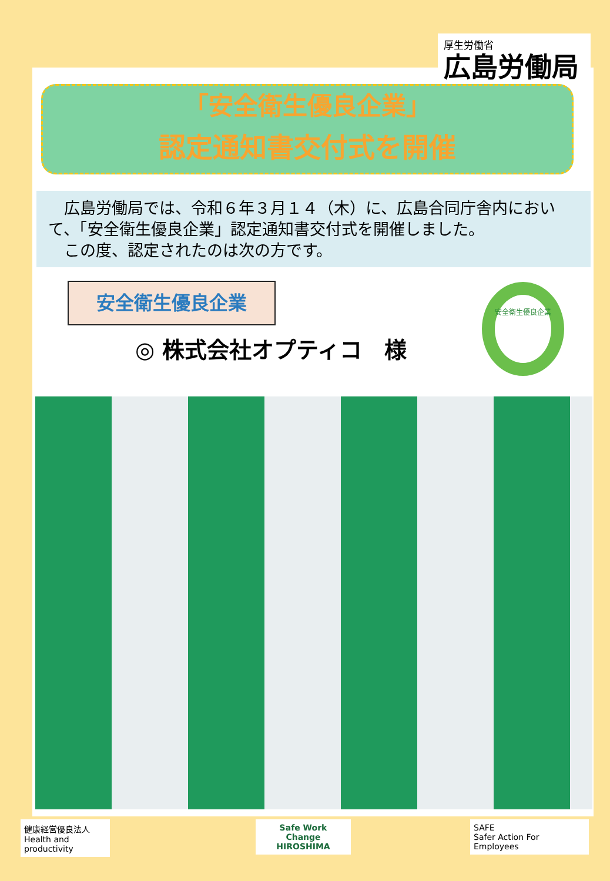厚生労働省
広島労働局
「安全衛生優良企業」
認定通知書交付式を開催
　広島労働局では、令和６年３月１４（木）に、広島合同庁舎内において、「安全衛生優良企業」認定通知書交付式を開催しました。
　この度、認定されたのは次の方です。
安全衛生優良企業
◎ 株式会社オプティコ　様
安全衛生優良企業
健康経営優良法人
Health and productivity
Safe Work
Change
HIROSHIMA
SAFE
Safer Action For Employees